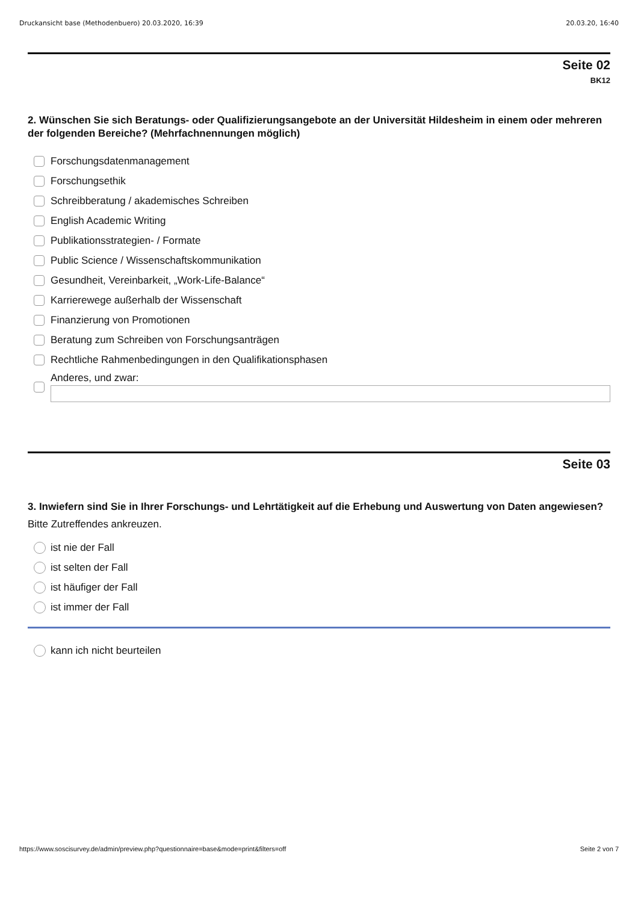Druckansicht base (Methodenbuero) 20.03.2020, 16:39 20.03.20, 16:40
Seite 02
BK12
2. Wünschen Sie sich Beratungs- oder Qualifizierungsangebote an der Universität Hildesheim in einem oder mehreren der folgenden Bereiche? (Mehrfachnennungen möglich)
Forschungsdatenmanagement
Forschungsethik
Schreibberatung / akademisches Schreiben
English Academic Writing
Publikationsstrategien- / Formate
Public Science / Wissenschaftskommunikation
Gesundheit, Vereinbarkeit, „Work-Life-Balance“
Karrierewege außerhalb der Wissenschaft
Finanzierung von Promotionen
Beratung zum Schreiben von Forschungsanträgen
Rechtliche Rahmenbedingungen in den Qualifikationsphasen
Anderes, und zwar:
Seite 03
3. Inwiefern sind Sie in Ihrer Forschungs- und Lehrtätigkeit auf die Erhebung und Auswertung von Daten angewiesen?
Bitte Zutreffendes ankreuzen.
ist nie der Fall
ist selten der Fall
ist häufiger der Fall
ist immer der Fall
kann ich nicht beurteilen
https://www.soscisurvey.de/admin/preview.php?questionnaire=base&mode=print&filters=off Seite 2 von 7